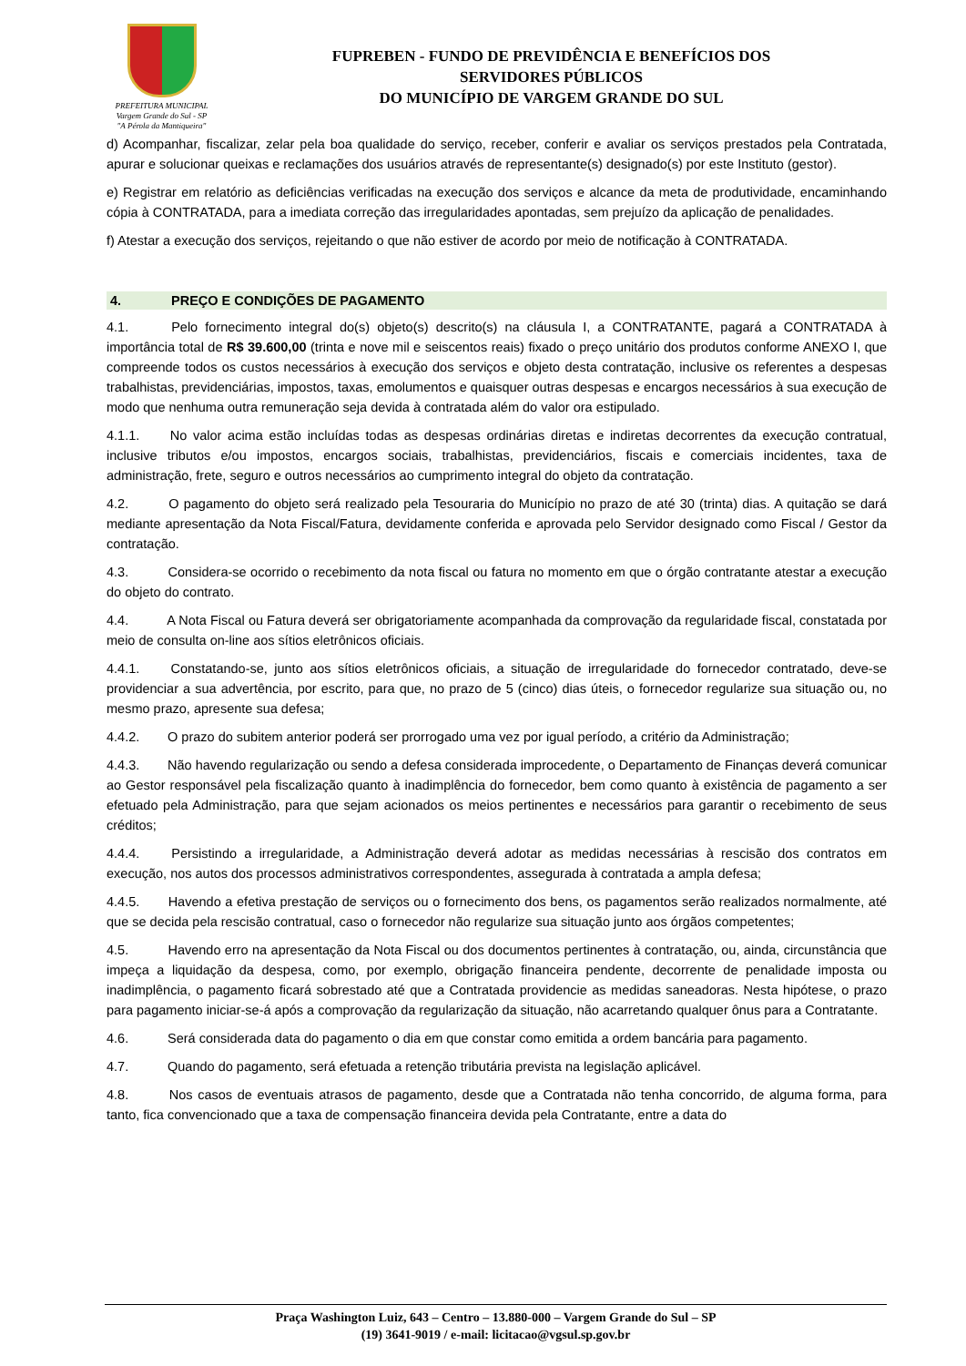PREFEITURA MUNICIPAL
Vargem Grande do Sul - SP
"A Pérola da Mantiqueira"
FUPREBEN - FUNDO DE PREVIDÊNCIA E BENEFÍCIOS DOS
SERVIDORES PÚBLICOS
DO MUNICÍPIO DE VARGEM GRANDE DO SUL
d) Acompanhar, fiscalizar, zelar pela boa qualidade do serviço, receber, conferir e avaliar os serviços prestados pela Contratada, apurar e solucionar queixas e reclamações dos usuários através de representante(s) designado(s) por este Instituto (gestor).
e) Registrar em relatório as deficiências verificadas na execução dos serviços e alcance da meta de produtividade, encaminhando cópia à CONTRATADA, para a imediata correção das irregularidades apontadas, sem prejuízo da aplicação de penalidades.
f) Atestar a execução dos serviços, rejeitando o que não estiver de acordo por meio de notificação à CONTRATADA.
4. PREÇO E CONDIÇÕES DE PAGAMENTO
4.1. Pelo fornecimento integral do(s) objeto(s) descrito(s) na cláusula I, a CONTRATANTE, pagará a CONTRATADA à importância total de R$ 39.600,00 (trinta e nove mil e seiscentos reais) fixado o preço unitário dos produtos conforme ANEXO I, que compreende todos os custos necessários à execução dos serviços e objeto desta contratação, inclusive os referentes a despesas trabalhistas, previdenciárias, impostos, taxas, emolumentos e quaisquer outras despesas e encargos necessários à sua execução de modo que nenhuma outra remuneração seja devida à contratada além do valor ora estipulado.
4.1.1. No valor acima estão incluídas todas as despesas ordinárias diretas e indiretas decorrentes da execução contratual, inclusive tributos e/ou impostos, encargos sociais, trabalhistas, previdenciários, fiscais e comerciais incidentes, taxa de administração, frete, seguro e outros necessários ao cumprimento integral do objeto da contratação.
4.2. O pagamento do objeto será realizado pela Tesouraria do Município no prazo de até 30 (trinta) dias. A quitação se dará mediante apresentação da Nota Fiscal/Fatura, devidamente conferida e aprovada pelo Servidor designado como Fiscal / Gestor da contratação.
4.3. Considera-se ocorrido o recebimento da nota fiscal ou fatura no momento em que o órgão contratante atestar a execução do objeto do contrato.
4.4. A Nota Fiscal ou Fatura deverá ser obrigatoriamente acompanhada da comprovação da regularidade fiscal, constatada por meio de consulta on-line aos sítios eletrônicos oficiais.
4.4.1. Constatando-se, junto aos sítios eletrônicos oficiais, a situação de irregularidade do fornecedor contratado, deve-se providenciar a sua advertência, por escrito, para que, no prazo de 5 (cinco) dias úteis, o fornecedor regularize sua situação ou, no mesmo prazo, apresente sua defesa;
4.4.2. O prazo do subitem anterior poderá ser prorrogado uma vez por igual período, a critério da Administração;
4.4.3. Não havendo regularização ou sendo a defesa considerada improcedente, o Departamento de Finanças deverá comunicar ao Gestor responsável pela fiscalização quanto à inadimplência do fornecedor, bem como quanto à existência de pagamento a ser efetuado pela Administração, para que sejam acionados os meios pertinentes e necessários para garantir o recebimento de seus créditos;
4.4.4. Persistindo a irregularidade, a Administração deverá adotar as medidas necessárias à rescisão dos contratos em execução, nos autos dos processos administrativos correspondentes, assegurada à contratada a ampla defesa;
4.4.5. Havendo a efetiva prestação de serviços ou o fornecimento dos bens, os pagamentos serão realizados normalmente, até que se decida pela rescisão contratual, caso o fornecedor não regularize sua situação junto aos órgãos competentes;
4.5. Havendo erro na apresentação da Nota Fiscal ou dos documentos pertinentes à contratação, ou, ainda, circunstância que impeça a liquidação da despesa, como, por exemplo, obrigação financeira pendente, decorrente de penalidade imposta ou inadimplência, o pagamento ficará sobrestado até que a Contratada providencie as medidas saneadoras. Nesta hipótese, o prazo para pagamento iniciar-se-á após a comprovação da regularização da situação, não acarretando qualquer ônus para a Contratante.
4.6. Será considerada data do pagamento o dia em que constar como emitida a ordem bancária para pagamento.
4.7. Quando do pagamento, será efetuada a retenção tributária prevista na legislação aplicável.
4.8. Nos casos de eventuais atrasos de pagamento, desde que a Contratada não tenha concorrido, de alguma forma, para tanto, fica convencionado que a taxa de compensação financeira devida pela Contratante, entre a data do
Praça Washington Luiz, 643 – Centro – 13.880-000 – Vargem Grande do Sul – SP
(19) 3641-9019 / e-mail: licitacao@vgsul.sp.gov.br